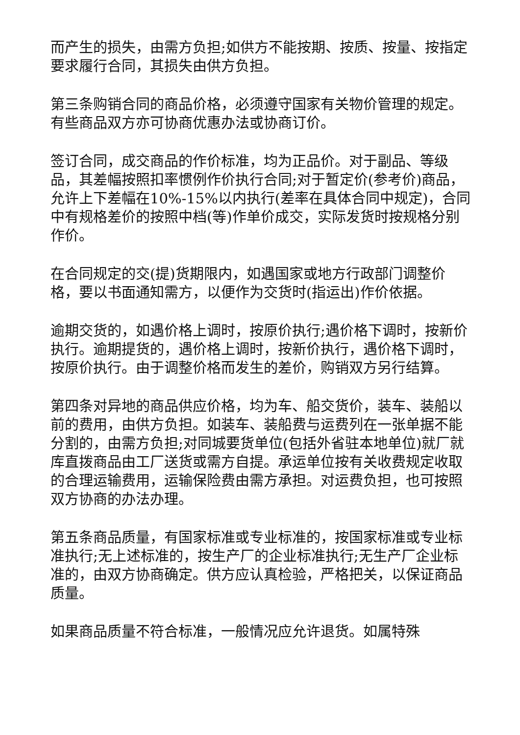而产生的损失，由需方负担;如供方不能按期、按质、按量、按指定要求履行合同，其损失由供方负担。
第三条购销合同的商品价格，必须遵守国家有关物价管理的规定。有些商品双方亦可协商优惠办法或协商订价。
签订合同，成交商品的作价标准，均为正品价。对于副品、等级品，其差幅按照扣率惯例作价执行合同;对于暂定价(参考价)商品，允许上下差幅在10%-15%以内执行(差率在具体合同中规定)，合同中有规格差价的按照中档(等)作单价成交，实际发货时按规格分别作价。
在合同规定的交(提)货期限内，如遇国家或地方行政部门调整价格，要以书面通知需方，以便作为交货时(指运出)作价依据。
逾期交货的，如遇价格上调时，按原价执行;遇价格下调时，按新价执行。逾期提货的，遇价格上调时，按新价执行，遇价格下调时，按原价执行。由于调整价格而发生的差价，购销双方另行结算。
第四条对异地的商品供应价格，均为车、船交货价，装车、装船以前的费用，由供方负担。如装车、装船费与运费列在一张单据不能分割的，由需方负担;对同城要货单位(包括外省驻本地单位)就厂就库直拨商品由工厂送货或需方自提。承运单位按有关收费规定收取的合理运输费用，运输保险费由需方承担。对运费负担，也可按照双方协商的办法办理。
第五条商品质量，有国家标准或专业标准的，按国家标准或专业标准执行;无上述标准的，按生产厂的企业标准执行;无生产厂企业标准的，由双方协商确定。供方应认真检验，严格把关，以保证商品质量。
如果商品质量不符合标准，一般情况应允许退货。如属特殊